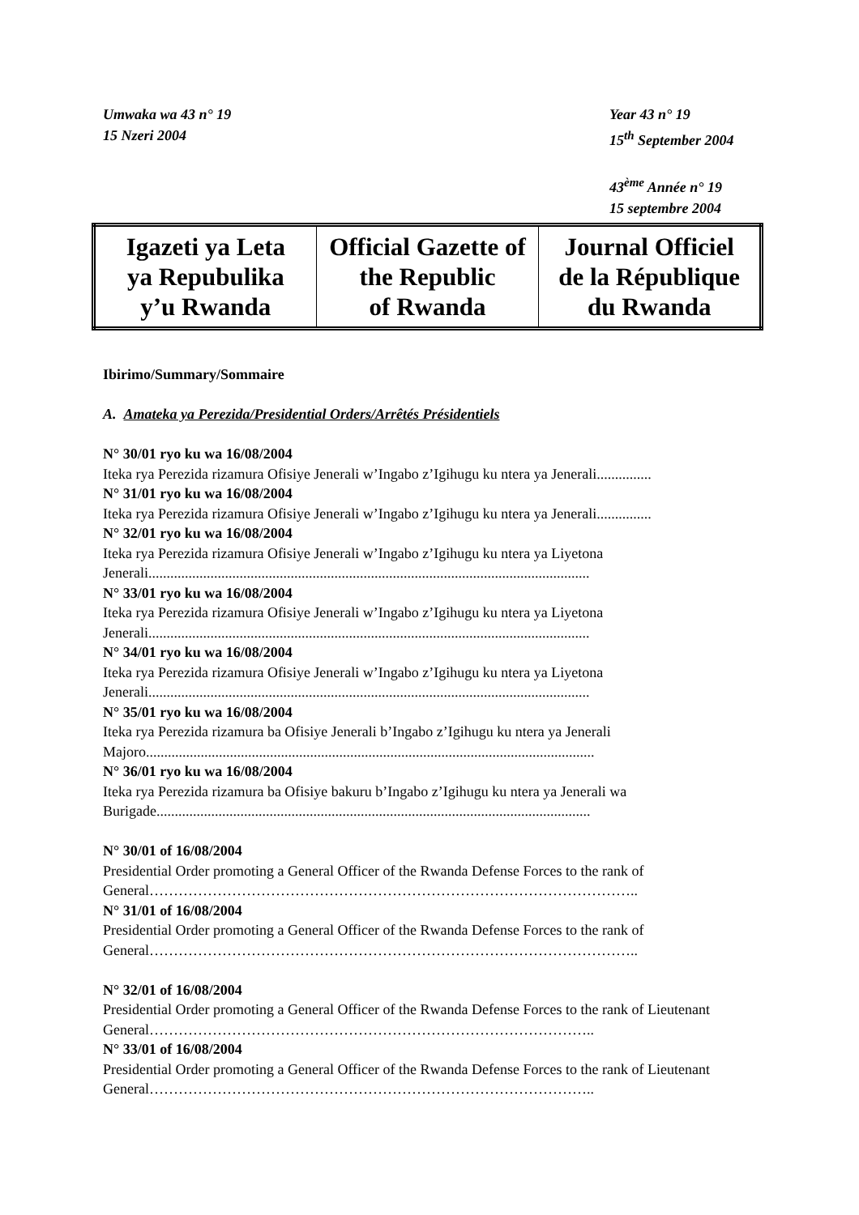Umwaka wa 43 n° 19
15 Nzeri 2004
Year 43 n° 19
15<sup>th</sup> September 2004
43<sup>ème</sup> Année n° 19
15 septembre 2004
| Igazeti ya Leta ya Repubulika y’u Rwanda | Official Gazette of the Republic of Rwanda | Journal Officiel de la République du Rwanda |
Ibirimo/Summary/Sommaire
A. Amateka ya Perezida/Presidential Orders/Arrêtés Présidentiels
N° 30/01 ryo ku wa 16/08/2004
Iteka rya Perezida rizamura Ofisiye Jenerali w’Ingabo z’Igihugu ku ntera ya Jenerali...............
N° 31/01 ryo ku wa 16/08/2004
Iteka rya Perezida rizamura Ofisiye Jenerali w’Ingabo z’Igihugu ku ntera ya Jenerali...............
N° 32/01 ryo ku wa 16/08/2004
Iteka rya Perezida rizamura Ofisiye Jenerali w’Ingabo z’Igihugu ku ntera ya Liyetona Jenerali.........................................................................................................................
N° 33/01 ryo ku wa 16/08/2004
Iteka rya Perezida rizamura Ofisiye Jenerali w’Ingabo z’Igihugu ku ntera ya Liyetona Jenerali.........................................................................................................................
N° 34/01 ryo ku wa 16/08/2004
Iteka rya Perezida rizamura Ofisiye Jenerali w’Ingabo z’Igihugu ku ntera ya Liyetona Jenerali.........................................................................................................................
N° 35/01 ryo ku wa 16/08/2004
Iteka rya Perezida rizamura ba Ofisiye Jenerali b’Ingabo z’Igihugu ku ntera ya Jenerali Majoro...........................................................................................................................
N° 36/01 ryo ku wa 16/08/2004
Iteka rya Perezida rizamura ba Ofisiye bakuru b’Ingabo z’Igihugu ku ntera ya Jenerali wa Burigade.......................................................................................................................
N° 30/01 of 16/08/2004
Presidential Order promoting a General Officer of the Rwanda Defense Forces to the rank of General………………………………………………………………………………………..
N° 31/01 of 16/08/2004
Presidential Order promoting a General Officer of the Rwanda Defense Forces to the rank of General………………………………………………………………………………………..
N° 32/01 of 16/08/2004
Presidential Order promoting a General Officer of the Rwanda Defense Forces to the rank of Lieutenant General………………………………………………………………………………..
N° 33/01 of 16/08/2004
Presidential Order promoting a General Officer of the Rwanda Defense Forces to the rank of Lieutenant General………………………………………………………………………………..